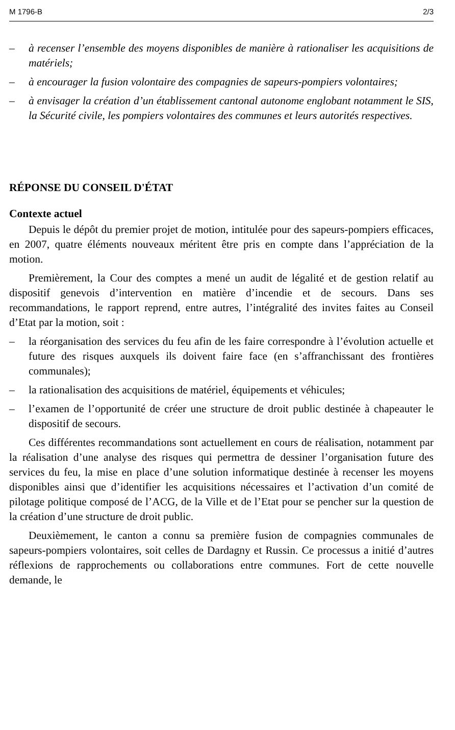M 1796-B 2/3
– à recenser l’ensemble des moyens disponibles de manière à rationaliser les acquisitions de matériels;
– à encourager la fusion volontaire des compagnies de sapeurs-pompiers volontaires;
– à envisager la création d’un établissement cantonal autonome englobant notamment le SIS, la Sécurité civile, les pompiers volontaires des communes et leurs autorités respectives.
RÉPONSE DU CONSEIL D'ÉTAT
Contexte actuel
Depuis le dépôt du premier projet de motion, intitulée pour des sapeurs-pompiers efficaces, en 2007, quatre éléments nouveaux méritent être pris en compte dans l’appréciation de la motion.
Premièrement, la Cour des comptes a mené un audit de légalité et de gestion relatif au dispositif genevois d’intervention en matière d’incendie et de secours. Dans ses recommandations, le rapport reprend, entre autres, l’intégralité des invites faites au Conseil d’Etat par la motion, soit :
– la réorganisation des services du feu afin de les faire correspondre à l’évolution actuelle et future des risques auxquels ils doivent faire face (en s’affranchissant des frontières communales);
– la rationalisation des acquisitions de matériel, équipements et véhicules;
– l’examen de l’opportunité de créer une structure de droit public destinée à chapeauter le dispositif de secours.
Ces différentes recommandations sont actuellement en cours de réalisation, notamment par la réalisation d’une analyse des risques qui permettra de dessiner l’organisation future des services du feu, la mise en place d’une solution informatique destinée à recenser les moyens disponibles ainsi que d’identifier les acquisitions nécessaires et l’activation d’un comité de pilotage politique composé de l’ACG, de la Ville et de l’Etat pour se pencher sur la question de la création d’une structure de droit public.
Deuxièmement, le canton a connu sa première fusion de compagnies communales de sapeurs-pompiers volontaires, soit celles de Dardagny et Russin. Ce processus a initié d’autres réflexions de rapprochements ou collaborations entre communes. Fort de cette nouvelle demande, le